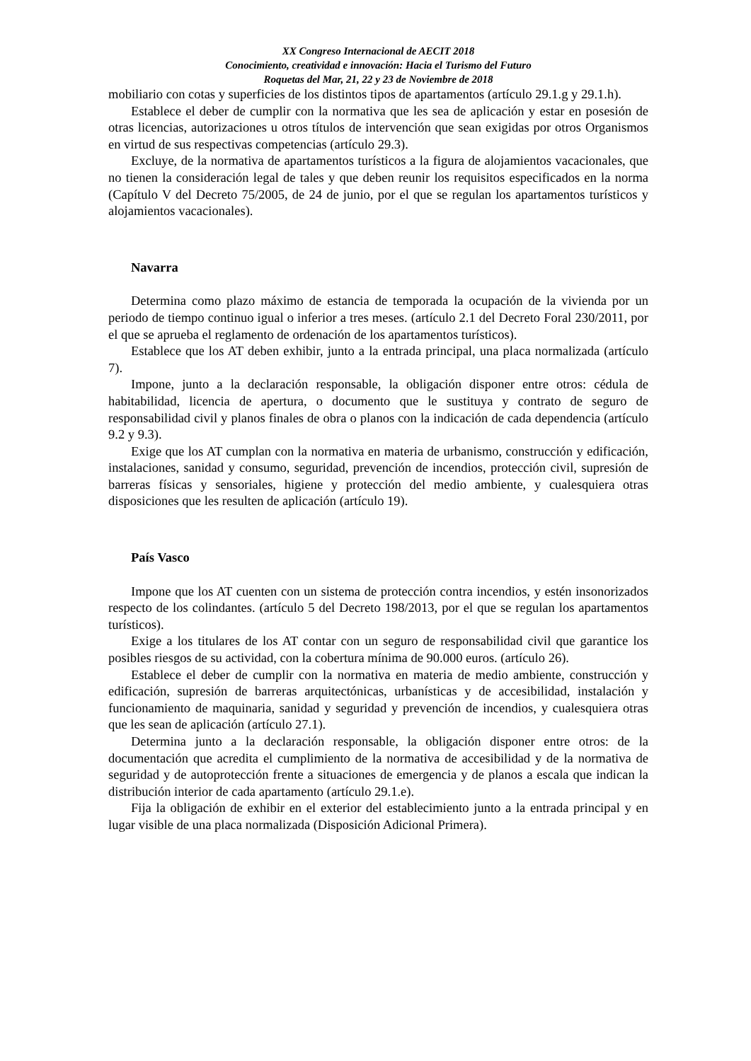XX Congreso Internacional de AECIT 2018
Conocimiento, creatividad e innovación: Hacia el Turismo del Futuro
Roquetas del Mar, 21, 22 y 23 de Noviembre de 2018
mobiliario con cotas y superficies de los distintos tipos de apartamentos (artículo 29.1.g y 29.1.h).
Establece el deber de cumplir con la normativa que les sea de aplicación y estar en posesión de otras licencias, autorizaciones u otros títulos de intervención que sean exigidas por otros Organismos en virtud de sus respectivas competencias (artículo 29.3).
Excluye, de la normativa de apartamentos turísticos a la figura de alojamientos vacacionales, que no tienen la consideración legal de tales y que deben reunir los requisitos especificados en la norma (Capítulo V del Decreto 75/2005, de 24 de junio, por el que se regulan los apartamentos turísticos y alojamientos vacacionales).
Navarra
Determina como plazo máximo de estancia de temporada la ocupación de la vivienda por un periodo de tiempo continuo igual o inferior a tres meses. (artículo 2.1 del Decreto Foral 230/2011, por el que se aprueba el reglamento de ordenación de los apartamentos turísticos).
Establece que los AT deben exhibir, junto a la entrada principal, una placa normalizada (artículo 7).
Impone, junto a la declaración responsable, la obligación disponer entre otros: cédula de habitabilidad, licencia de apertura, o documento que le sustituya y contrato de seguro de responsabilidad civil y planos finales de obra o planos con la indicación de cada dependencia (artículo 9.2 y 9.3).
Exige que los AT cumplan con la normativa en materia de urbanismo, construcción y edificación, instalaciones, sanidad y consumo, seguridad, prevención de incendios, protección civil, supresión de barreras físicas y sensoriales, higiene y protección del medio ambiente, y cualesquiera otras disposiciones que les resulten de aplicación (artículo 19).
País Vasco
Impone que los AT cuenten con un sistema de protección contra incendios, y estén insonorizados respecto de los colindantes. (artículo 5 del Decreto 198/2013, por el que se regulan los apartamentos turísticos).
Exige a los titulares de los AT contar con un seguro de responsabilidad civil que garantice los posibles riesgos de su actividad, con la cobertura mínima de 90.000 euros. (artículo 26).
Establece el deber de cumplir con la normativa en materia de medio ambiente, construcción y edificación, supresión de barreras arquitectónicas, urbanísticas y de accesibilidad, instalación y funcionamiento de maquinaria, sanidad y seguridad y prevención de incendios, y cualesquiera otras que les sean de aplicación (artículo 27.1).
Determina junto a la declaración responsable, la obligación disponer entre otros: de la documentación que acredita el cumplimiento de la normativa de accesibilidad y de la normativa de seguridad y de autoprotección frente a situaciones de emergencia y de planos a escala que indican la distribución interior de cada apartamento (artículo 29.1.e).
Fija la obligación de exhibir en el exterior del establecimiento junto a la entrada principal y en lugar visible de una placa normalizada (Disposición Adicional Primera).